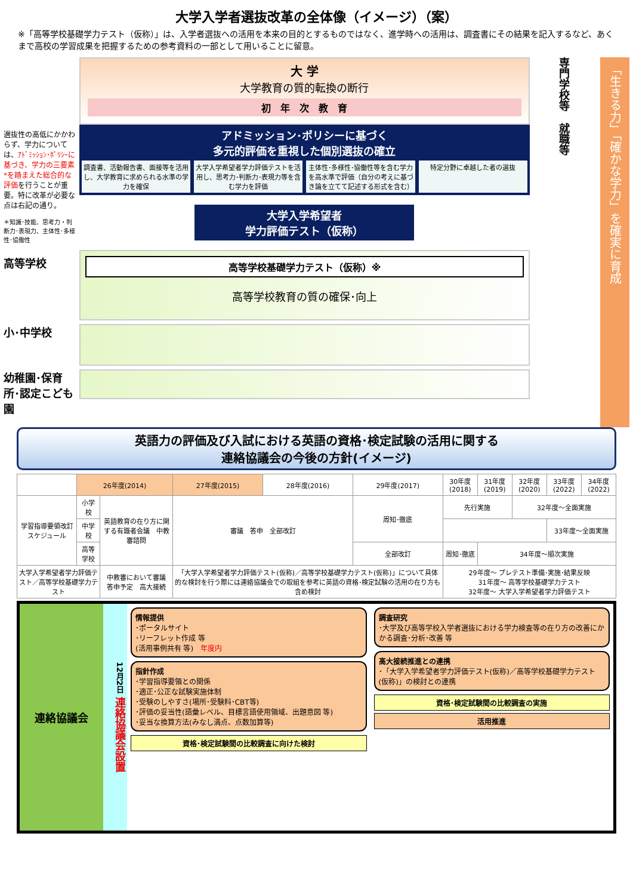大学入学者選抜改革の全体像（イメージ）（案）
※「高等学校基礎学力テスト（仮称）」は、入学者選抜への活用を本来の目的とするものではなく、進学時への活用は、調査書にその結果を記入するなど、あくまで高校の学習成果を把握するための参考資料の一部として用いることに留意。
選抜性の高低にかかわらず、学力については、ｱﾄﾞﾐｯｼｮﾝ･ﾎﾟﾘｼｰに基づき、学力の三要素*を踏まえた総合的な評価を行うことが重要。特に改革が必要な点は右記の通り。
＊知識･技能、思考力・判断力･表現力、主体性･多様性･協働性
高等学校
小･中学校
幼稚園･保育所･認定こども園
大 学
大学教育の質的転換の断行
初　年　次　教　育
アドミッション･ポリシーに基づく
多元的評価を重視した個別選抜の確立
調査書、活動報告書、面接等を活用し、大学教育に求められる水準の学力を確保
大学入学希望者学力評価テストを活用し、思考力･判断力･表現力等を含む学力を評価
主体性･多様性･協働性等を含む学力を高水準で評価（自分の考えに基づき論を立てて記述する形式を含む）
特定分野に卓越した者の選抜
大学入学希望者
学力評価テスト（仮称）
高等学校基礎学力テスト（仮称）※
高等学校教育の質の確保･向上
専門学校等
就職等
「生きる力」「確かな学力」を確実に育成
英語力の評価及び入試における英語の資格･検定試験の活用に関する
連絡協議会の今後の方針(イメージ)
| | 26年度(2014) | | 27年度(2015) | 28年度(2016) | 29年度(2017) | 30年度(2018) | 31年度(2019) | 32年度(2020) | 33年度(2022) | 34年度(2022) |
| --- | --- | --- | --- | --- | --- | --- | --- | --- | --- | --- |
| 学習指導要領改訂スケジュール | 小学校 | 英語教育の在り方に関する有識者会議 中教審諮問 | 審議 答申 全部改訂 | | 周知･徹底 | 先行実施 | | 32年度～全面実施 | | |
| | 中学校 | | | | | | | | 33年度～全面実施 | |
| | 高等学校 | | | | 全部改訂 | 周知･徹底 | 34年度～順次実施 | | | |
| 大学入学希望者学力評価テスト／高等学校基礎学力テスト | | 中教審において審議 答申予定 高大接続 | 「大学入学希望者学力評価テスト(仮称)／高等学校基礎学力テスト(仮称)」について具体的な検討を行う際には連絡協議会での取組を参考に英語の資格･検定試験の活用の在り方も含め検討 | | | 29年度～ プレテスト準備･実施･結果反映 31年度～ 高等学校基礎学力テスト 32年度～ 大学入学希望者学力評価テスト | | | | |
連絡協議会
12月2日 連絡協議会設置
情報提供
･ポータルサイト
･リーフレット作成 等
(活用事例共有 等)　年度内
指針作成
･学習指導要領との関係
･適正･公正な試験実施体制
･受験のしやすさ(場所･受験料･CBT等)
･評価の妥当性(語彙レベル、目標言語使用領域、出題意図 等)
･妥当な換算方法(みなし満点、点数加算等)
資格･検定試験間の比較調査に向けた検討
調査研究
･大学及び高等学校入学者選抜における学力検査等の在り方の改善にかかる調査･分析･改善 等
高大接続推進との連携
･「大学入学希望者学力評価テスト(仮称)／高等学校基礎学力テスト(仮称)」の検討との連携
資格･検定試験間の比較調査の実施
活用推進